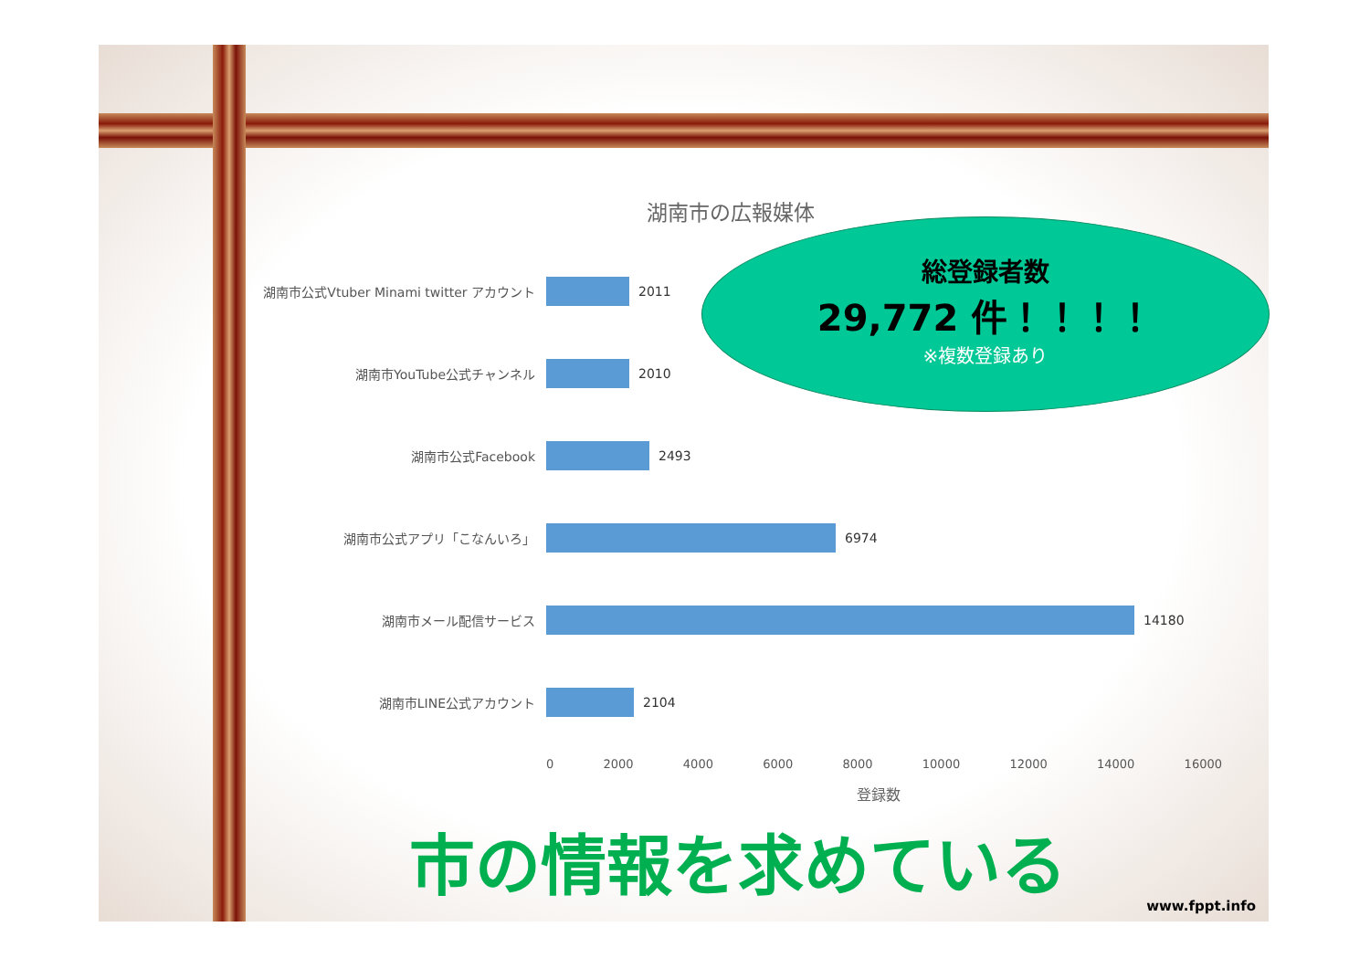湖南市の広報媒体
湖南市公式Vtuber Minami twitter アカウント 2011
湖南市YouTube公式チャンネル 2010
湖南市公式Facebook 2493
湖南市公式アプリ「こなんいろ」 6974
湖南市メール配信サービス 14180
湖南市LINE公式アカウント 2104
0 2000 4000 6000 8000 10000 12000 14000 16000
登録数
総登録者数
29,772 件！！！！
※複数登録あり
市の情報を求めている
www.fppt.info